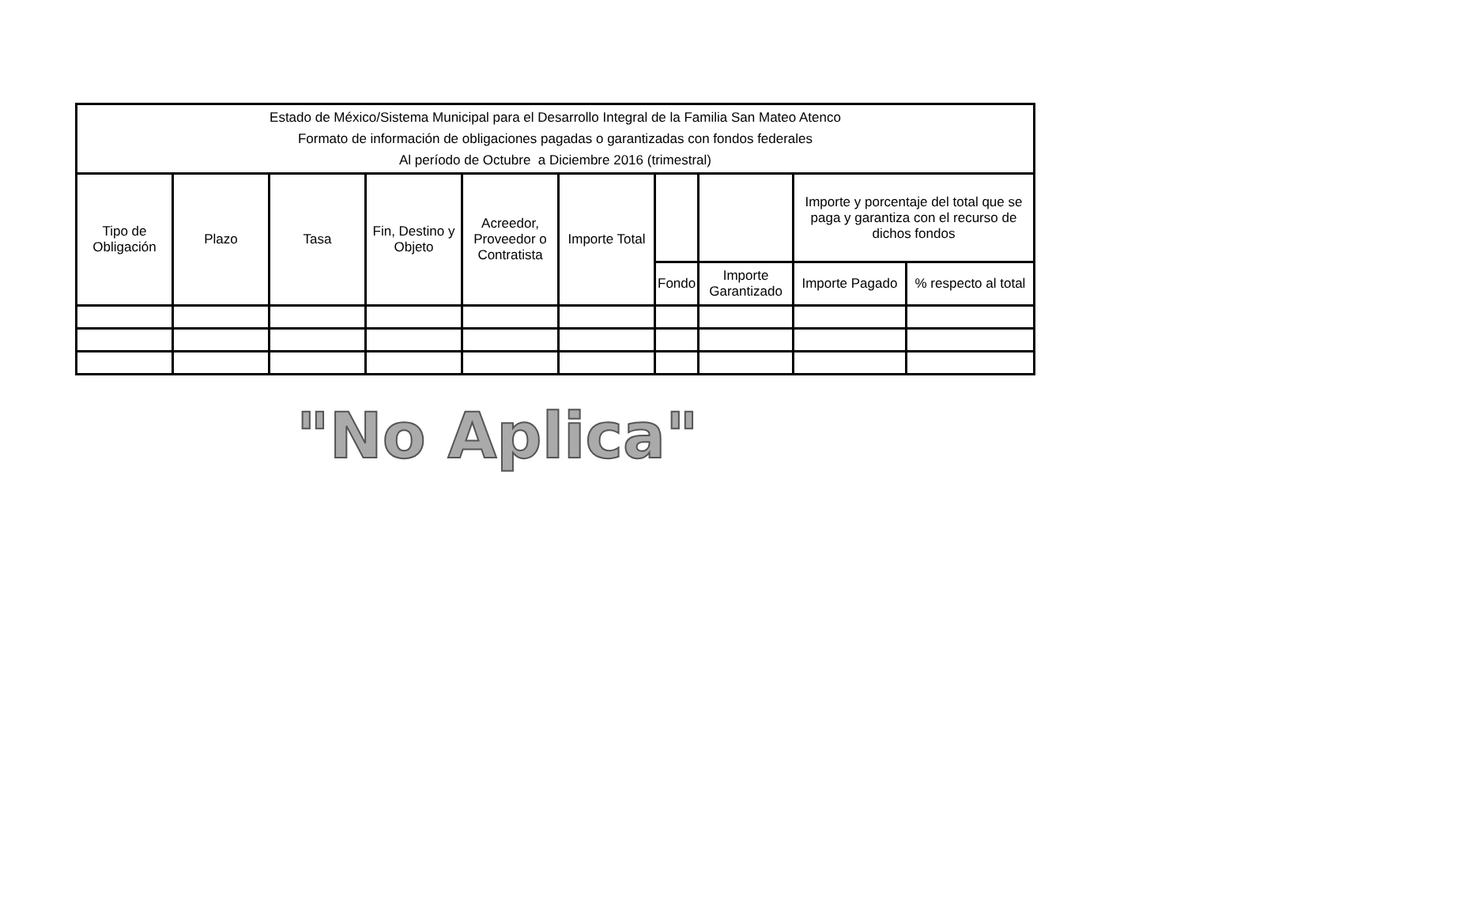| Estado de México/Sistema Municipal para el Desarrollo Integral de la Familia San Mateo Atenco Formato de información de obligaciones pagadas o garantizadas con fondos federales Al período de Octubre a Diciembre 2016 (trimestral) | | | | | | | | | |
| Tipo de Obligación | Plazo | Tasa | Fin, Destino y Objeto | Acreedor, Proveedor o Contratista | Importe Total | | | Importe y porcentaje del total que se paga y garantiza con el recurso de dichos fondos | |
| | | | | | | Fondo | Importe Garantizado | Importe Pagado | % respecto al total |
"No Aplica"